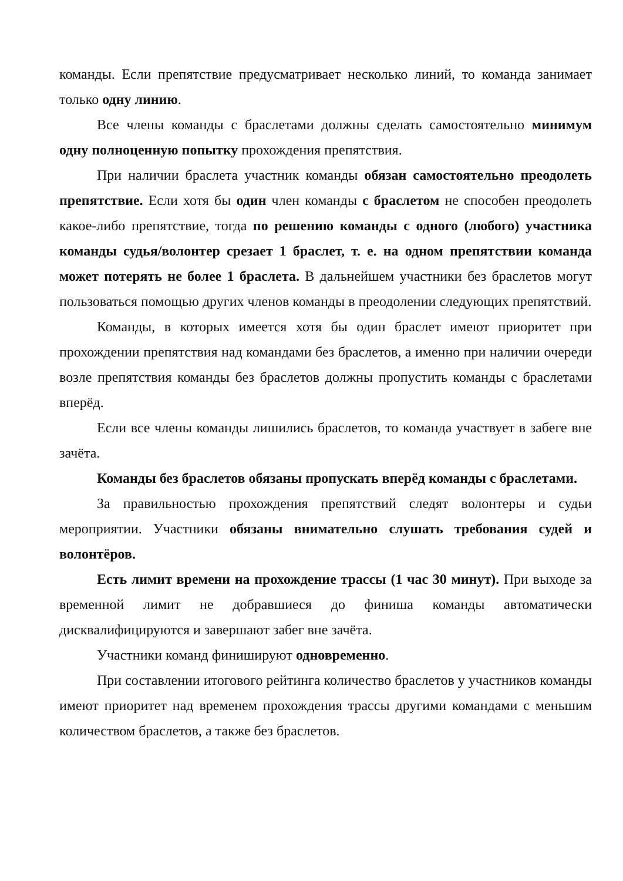команды. Если препятствие предусматривает несколько линий, то команда занимает только одну линию.
Все члены команды с браслетами должны сделать самостоятельно минимум одну полноценную попытку прохождения препятствия.
При наличии браслета участник команды обязан самостоятельно преодолеть препятствие. Если хотя бы один член команды с браслетом не способен преодолеть какое-либо препятствие, тогда по решению команды с одного (любого) участника команды судья/волонтер срезает 1 браслет, т. е. на одном препятствии команда может потерять не более 1 браслета. В дальнейшем участники без браслетов могут пользоваться помощью других членов команды в преодолении следующих препятствий.
Команды, в которых имеется хотя бы один браслет имеют приоритет при прохождении препятствия над командами без браслетов, а именно при наличии очереди возле препятствия команды без браслетов должны пропустить команды с браслетами вперёд.
Если все члены команды лишились браслетов, то команда участвует в забеге вне зачёта.
Команды без браслетов обязаны пропускать вперёд команды с браслетами.
За правильностью прохождения препятствий следят волонтеры и судьи мероприятии. Участники обязаны внимательно слушать требования судей и волонтёров.
Есть лимит времени на прохождение трассы (1 час 30 минут). При выходе за временной лимит не добравшиеся до финиша команды автоматически дисквалифицируются и завершают забег вне зачёта.
Участники команд финишируют одновременно.
При составлении итогового рейтинга количество браслетов у участников команды имеют приоритет над временем прохождения трассы другими командами с меньшим количеством браслетов, а также без браслетов.